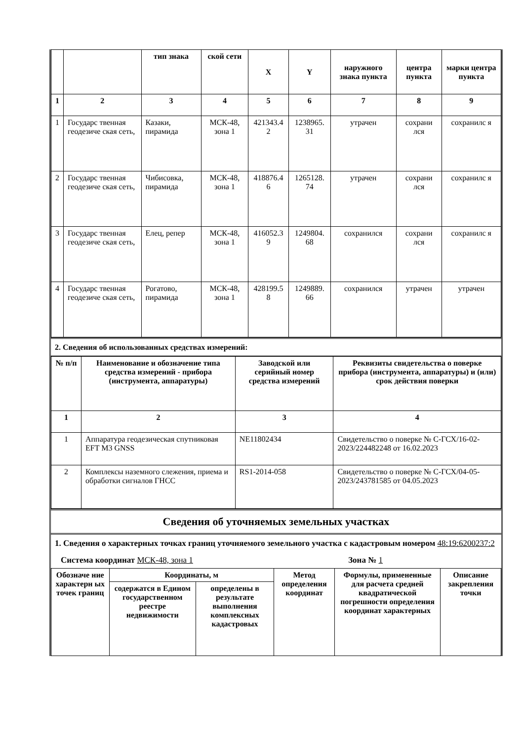| | | тип знака | ской сети | X | Y | наружного знака пункта | центра пункта | марки центра пункта |
| --- | --- | --- | --- | --- | --- | --- | --- | --- |
| 1 | 2 | 3 | 4 | 5 | 6 | 7 | 8 | 9 |
| 1 | Государс твенная геодезиче ская сеть, | Казаки, пирамида | МСК-48, зона 1 | 421343.4 2 | 1238965. 31 | утрачен | сохрани лся | сохранилс я |
| 2 | Государс твенная геодезиче ская сеть, | Чибисовка, пирамида | МСК-48, зона 1 | 418876.4 6 | 1265128. 74 | утрачен | сохрани лся | сохранилс я |
| 3 | Государс твенная геодезиче ская сеть, | Елец, репер | МСК-48, зона 1 | 416052.3 9 | 1249804. 68 | сохранился | сохрани лся | сохранилс я |
| 4 | Государс твенная геодезиче ская сеть, | Рогатово, пирамида | МСК-48, зона 1 | 428199.5 8 | 1249889. 66 | сохранился | утрачен | утрачен |
2. Сведения об использованных средствах измерений:
| № п/п | Наименование и обозначение типа средства измерений - прибора (инструмента, аппаратуры) | Заводской или серийный номер средства измерений | Реквизиты свидетельства о поверке прибора (инструмента, аппаратуры) и (или) срок действия поверки |
| --- | --- | --- | --- |
| 1 | 2 | 3 | 4 |
| 1 | Аппаратура геодезическая спутниковая EFT M3 GNSS | NE11802434 | Свидетельство о поверке № С-ГСХ/16-02-2023/224482248 от 16.02.2023 |
| 2 | Комплексы наземного слежения, приема и обработки сигналов ГНСС | RS1-2014-058 | Свидетельство о поверке № С-ГСХ/04-05-2023/243781585 от 04.05.2023 |
Сведения об уточняемых земельных участках
1. Сведения о характерных точках границ уточняемого земельного участка с кадастровым номером 48:19:6200237:2
Система координат МСК-48, зона 1 Зона № 1
| Обозначе ние характерн ых точек границ | Координаты, м | | Метод определения координат | Формулы, примененные для расчета средней квадратической погрешности определения координат характерных | Описание закрепления точки |
| --- | --- | --- | --- | --- | --- |
| | содержатся в Едином государственном реестре недвижимости | определены в результате выполнения комплексных кадастровых | | | |